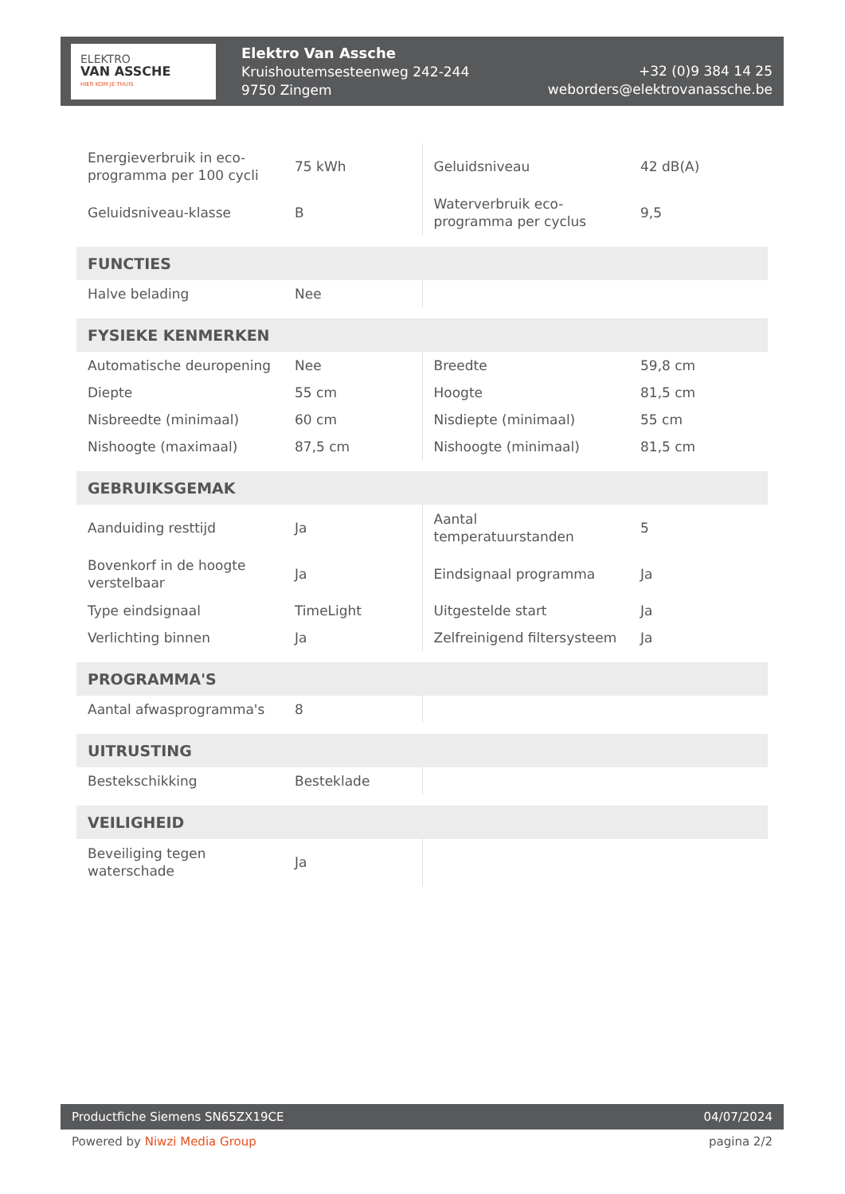ELEKTRO
VAN ASSCHE
HIER KOM JE THUIS
Elektro Van Assche
Kruishoutemsesteenweg 242-244
9750 Zingem
+32 (0)9 384 14 25
weborders@elektrovanassche.be
| Energieverbruik in eco-programma per 100 cycli | 75 kWh | Geluidsniveau | 42 dB(A) |
| Geluidsniveau-klasse | B | Waterverbruik eco-programma per cyclus | 9,5 |
| FUNCTIES | | | |
| Halve belading | Nee | | |
| FYSIEKE KENMERKEN | | | |
| Automatische deuropening | Nee | Breedte | 59,8 cm |
| Diepte | 55 cm | Hoogte | 81,5 cm |
| Nisbreedte (minimaal) | 60 cm | Nisdiepte (minimaal) | 55 cm |
| Nishoogte (maximaal) | 87,5 cm | Nishoogte (minimaal) | 81,5 cm |
| GEBRUIKSGEMAK | | | |
| Aanduiding resttijd | Ja | Aantal temperatuurstanden | 5 |
| Bovenkorf in de hoogte verstelbaar | Ja | Eindsignaal programma | Ja |
| Type eindsignaal | TimeLight | Uitgestelde start | Ja |
| Verlichting binnen | Ja | Zelfreinigend filtersysteem | Ja |
| PROGRAMMA'S | | | |
| Aantal afwasprogramma's | 8 | | |
| UITRUSTING | | | |
| Bestekschikking | Besteklade | | |
| VEILIGHEID | | | |
| Beveiliging tegen waterschade | Ja | | |
Productfiche Siemens SN65ZX19CE 04/07/2024
Powered by Niwzi Media Group pagina 2/2